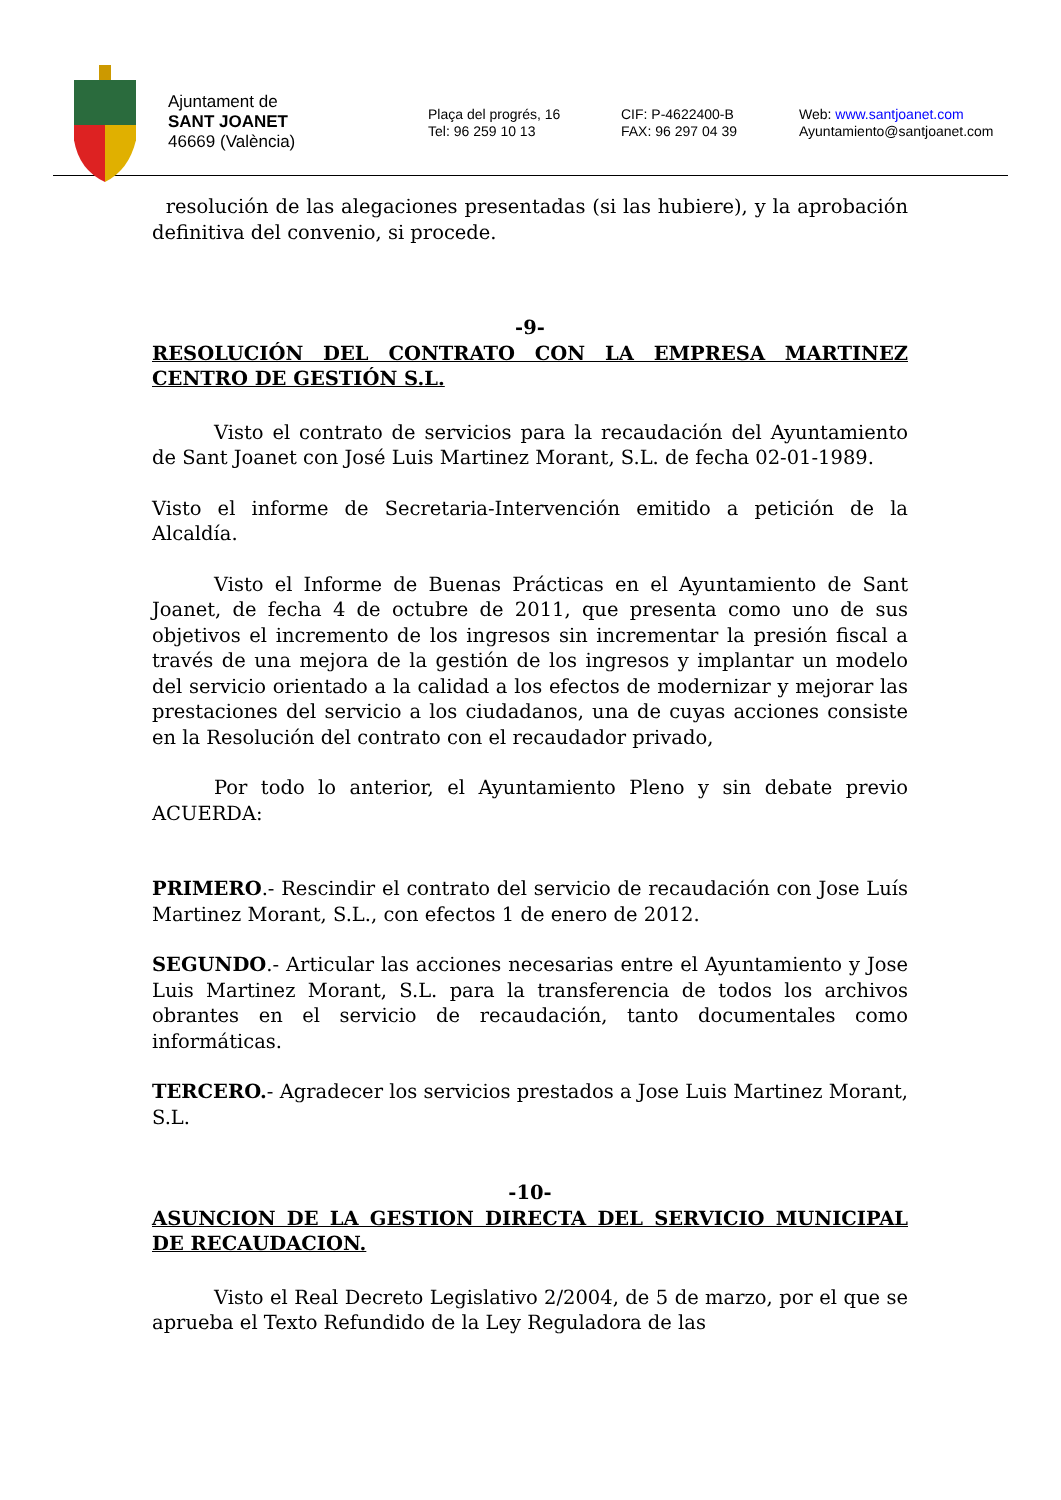Ajuntament de
SANT JOANET
46669 (València)
Plaça del progrés, 16
Tel: 96 259 10 13
CIF: P-4622400-B
FAX: 96 297 04 39
Web: www.santjoanet.com
Ayuntamiento@santjoanet.com
resolución de las alegaciones presentadas (si las hubiere), y la aprobación definitiva del convenio, si procede.
-9-
RESOLUCIÓN DEL CONTRATO CON LA EMPRESA MARTINEZ CENTRO DE GESTIÓN S.L.
Visto el contrato de servicios para la recaudación del Ayuntamiento de Sant Joanet con José Luis Martinez Morant, S.L. de fecha 02-01-1989.
Visto el informe de Secretaria-Intervención emitido a petición de la Alcaldía.
Visto el Informe de Buenas Prácticas en el Ayuntamiento de Sant Joanet, de fecha 4 de octubre de 2011, que presenta como uno de sus objetivos el incremento de los ingresos sin incrementar la presión fiscal a través de una mejora de la gestión de los ingresos y implantar un modelo del servicio orientado a la calidad a los efectos de modernizar y mejorar las prestaciones del servicio a los ciudadanos, una de cuyas acciones consiste en la Resolución del contrato con el recaudador privado,
Por todo lo anterior, el Ayuntamiento Pleno y sin debate previo ACUERDA:
PRIMERO.- Rescindir el contrato del servicio de recaudación con Jose Luís Martinez Morant, S.L., con efectos 1 de enero de 2012.
SEGUNDO.- Articular las acciones necesarias entre el Ayuntamiento y Jose Luis Martinez Morant, S.L. para la transferencia de todos los archivos obrantes en el servicio de recaudación, tanto documentales como informáticas.
TERCERO.- Agradecer los servicios prestados a Jose Luis Martinez Morant, S.L.
-10-
ASUNCION DE LA GESTION DIRECTA DEL SERVICIO MUNICIPAL DE RECAUDACION.
Visto el Real Decreto Legislativo 2/2004, de 5 de marzo, por el que se aprueba el Texto Refundido de la Ley Reguladora de las